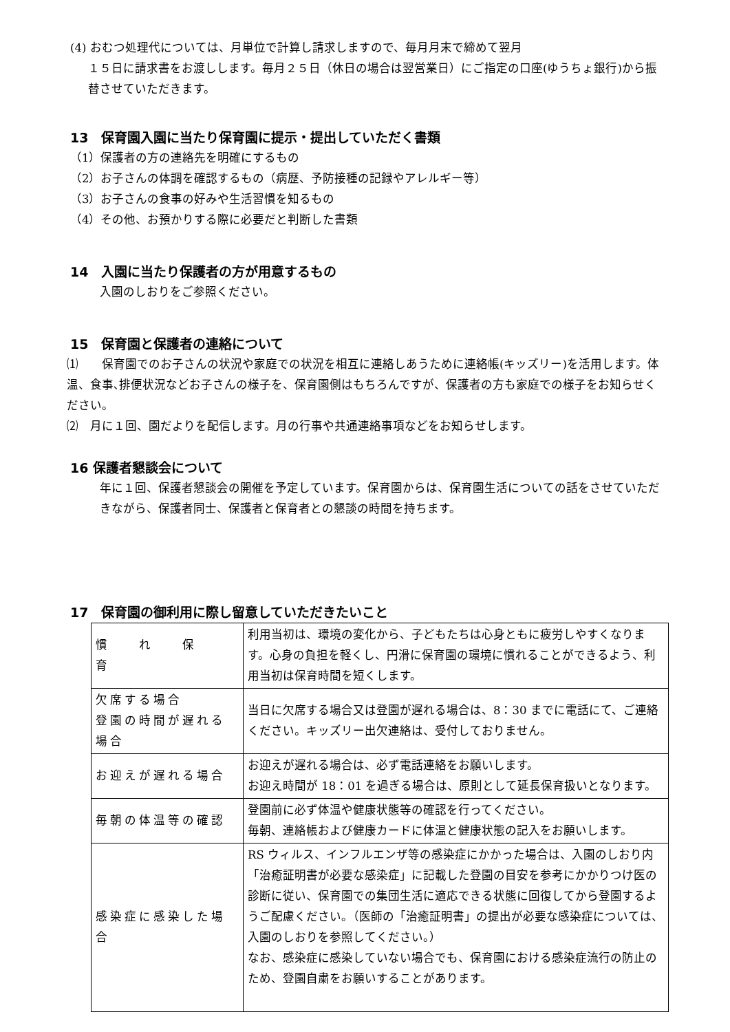(4) おむつ処理代については、月単位で計算し請求しますので、毎月月末で締めて翌月
１５日に請求書をお渡しします。毎月２５日（休日の場合は翌営業日）にご指定の口座(ゆうちょ銀行)から振替させていただきます。
13　保育園入園に当たり保育園に提示・提出していただく書類
（1）保護者の方の連絡先を明確にするもの
（2）お子さんの体調を確認するもの（病歴、予防接種の記録やアレルギー等）
（3）お子さんの食事の好みや生活習慣を知るもの
（4）その他、お預かりする際に必要だと判断した書類
14　入園に当たり保護者の方が用意するもの
入園のしおりをご参照ください。
15　保育園と保護者の連絡について
⑴　　保育園でのお子さんの状況や家庭での状況を相互に連絡しあうために連絡帳(キッズリー)を活用します。体温、食事､排便状況などお子さんの様子を、保育園側はもちろんですが、保護者の方も家庭での様子をお知らせください。
⑵　月に１回、園だよりを配信します。月の行事や共通連絡事項などをお知らせします。
16 保護者懇談会について
年に１回、保護者懇談会の開催を予定しています。保育園からは、保育園生活についての話をさせていただきながら、保護者同士、保護者と保育者との懇談の時間を持ちます。
17　保育園の御利用に際し留意していただきたいこと
| 慣 れ 保 育 | 利用当初は、環境の変化から、子どもたちは心身ともに疲労しやすくなります。心身の負担を軽くし、円滑に保育園の環境に慣れることができるよう、利用当初は保育時間を短くします。 |
| 欠席する場合 登園の時間が遅れる場合 | 当日に欠席する場合又は登園が遅れる場合は、8：30 までに電話にて、ご連絡ください。キッズリー出欠連絡は、受付しておりません。 |
| お迎えが遅れる場合 | お迎えが遅れる場合は、必ず電話連絡をお願いします。 お迎え時間が 18：01 を過ぎる場合は、原則として延長保育扱いとなります。 |
| 毎朝の体温等の確認 | 登園前に必ず体温や健康状態等の確認を行ってください。 毎朝、連絡帳および健康カードに体温と健康状態の記入をお願いします。 |
| 感染症に感染した場合 | RS ウィルス、インフルエンザ等の感染症にかかった場合は、入園のしおり内「治癒証明書が必要な感染症」に記載した登園の目安を参考にかかりつけ医の診断に従い、保育園での集団生活に適応できる状態に回復してから登園するようご配慮ください。（医師の「治癒証明書」の提出が必要な感染症については、入園のしおりを参照してください。） なお、感染症に感染していない場合でも、保育園における感染症流行の防止のため、登園自粛をお願いすることがあります。 |